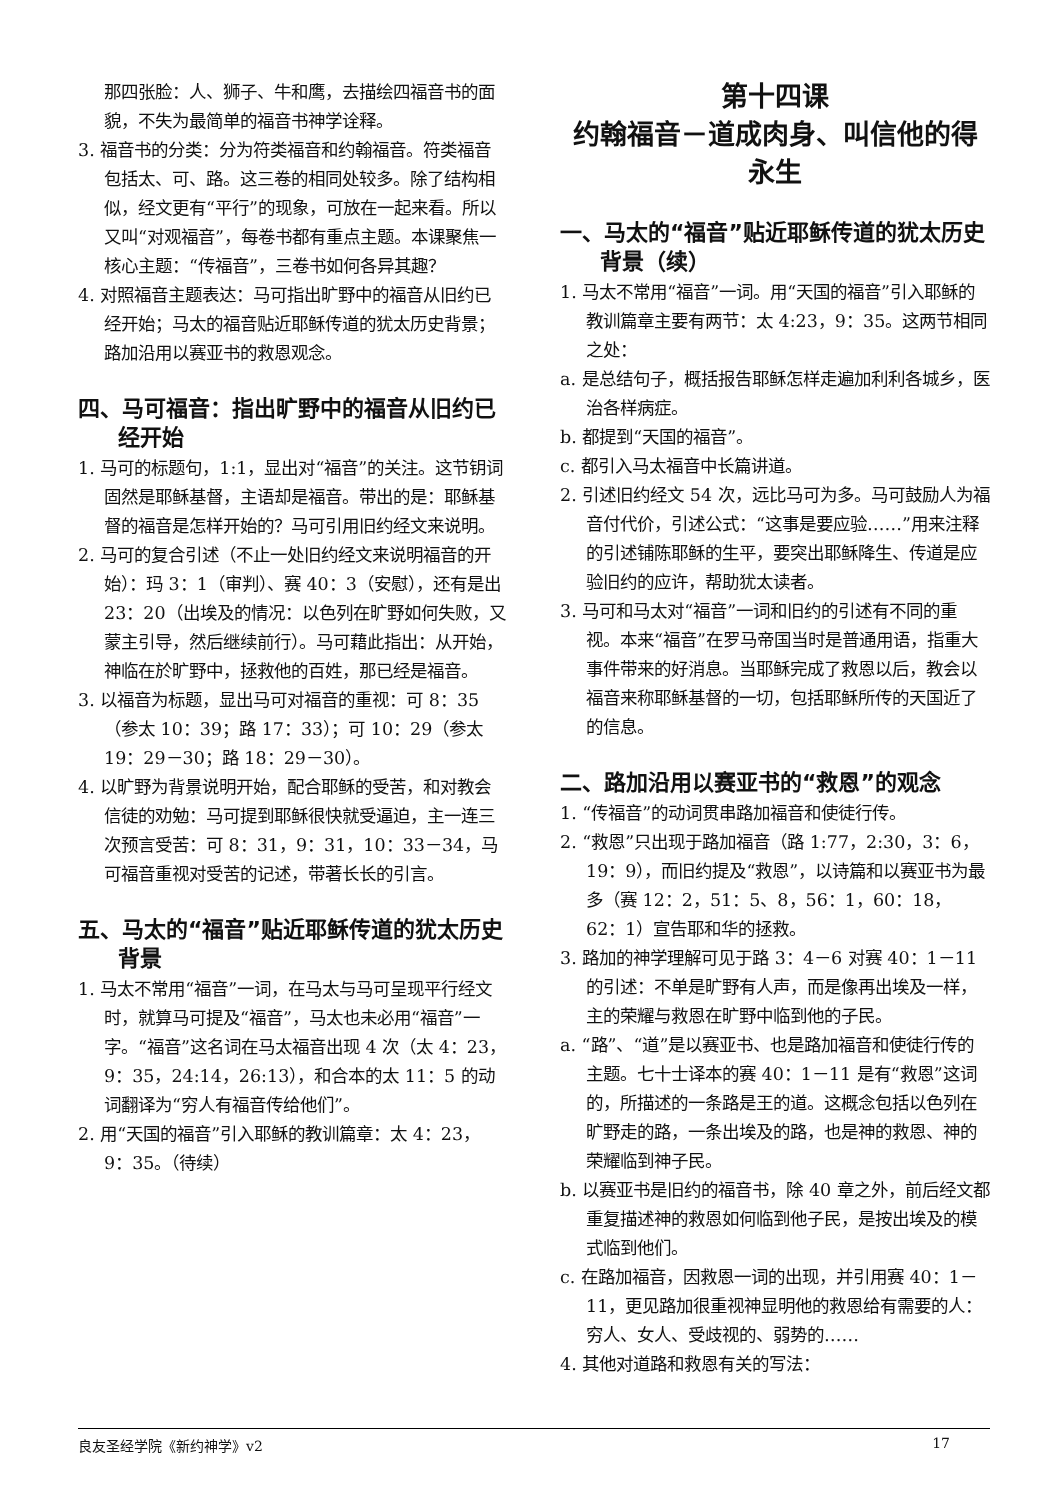那四张脸：人、狮子、牛和鹰，去描绘四福音书的面貌，不失为最简单的福音书神学诠释。
3. 福音书的分类：分为符类福音和约翰福音。符类福音包括太、可、路。这三卷的相同处较多。除了结构相似，经文更有“平行”的现象，可放在一起来看。所以又叫“对观福音”，每卷书都有重点主题。本课聚焦一核心主题：“传福音”，三卷书如何各异其趣？
4. 对照福音主题表达：马可指出旷野中的福音从旧约已经开始；马太的福音贴近耶稣传道的犹太历史背景；路加沿用以赛亚书的救恩观念。
四、马可福音：指出旷野中的福音从旧约已经开始
1. 马可的标题句，1:1，显出对“福音”的关注。这节钥词固然是耶稣基督，主语却是福音。带出的是：耶稣基督的福音是怎样开始的？马可引用旧约经文来说明。
2. 马可的复合引述（不止一处旧约经文来说明福音的开始）：玛 3：1（审判）、赛 40：3（安慰），还有是出 23：20（出埃及的情况：以色列在旷野如何失败，又蒙主引导，然后继续前行）。马可藉此指出：从开始，神临在於旷野中，拯救他的百姓，那已经是福音。
3. 以福音为标题，显出马可对福音的重视：可 8：35（参太 10：39；路 17：33）；可 10：29（参太 19：29－30；路 18：29－30）。
4. 以旷野为背景说明开始，配合耶稣的受苦，和对教会信徒的劝勉：马可提到耶稣很快就受逼迫，主一连三次预言受苦：可 8：31，9：31，10：33－34，马可福音重视对受苦的记述，带著长长的引言。
五、马太的“福音”贴近耶稣传道的犹太历史背景
1. 马太不常用“福音”一词，在马太与马可呈现平行经文时，就算马可提及“福音”，马太也未必用“福音”一字。“福音”这名词在马太福音出现 4 次（太 4：23，9：35，24:14，26:13），和合本的太 11：5 的动词翻译为“穷人有福音传给他们”。
2. 用“天国的福音”引入耶稣的教训篇章：太 4：23，9：35。（待续）
第十四课
约翰福音－道成肉身、叫信他的得永生
一、马太的“福音”贴近耶稣传道的犹太历史背景（续）
1. 马太不常用“福音”一词。用“天国的福音”引入耶稣的教训篇章主要有两节：太 4:23，9：35。这两节相同之处：
a. 是总结句子，概括报告耶稣怎样走遍加利利各城乡，医治各样病症。
b. 都提到“天国的福音”。
c. 都引入马太福音中长篇讲道。
2. 引述旧约经文 54 次，远比马可为多。马可鼓励人为福音付代价，引述公式：“这事是要应验……”用来注释的引述铺陈耶稣的生平，要突出耶稣降生、传道是应验旧约的应许，帮助犹太读者。
3. 马可和马太对“福音”一词和旧约的引述有不同的重视。本来“福音”在罗马帝国当时是普通用语，指重大事件带来的好消息。当耶稣完成了救恩以后，教会以福音来称耶稣基督的一切，包括耶稣所传的天国近了的信息。
二、路加沿用以赛亚书的“救恩”的观念
1. “传福音”的动词贯串路加福音和使徒行传。
2. “救恩”只出现于路加福音（路 1:77，2:30，3：6，19：9），而旧约提及“救恩”，以诗篇和以赛亚书为最多（赛 12：2，51：5、8，56：1，60：18，62：1）宣告耶和华的拯救。
3. 路加的神学理解可见于路 3：4－6 对赛 40：1－11 的引述：不单是旷野有人声，而是像再出埃及一样，主的荣耀与救恩在旷野中临到他的子民。
a. “路”、“道”是以赛亚书、也是路加福音和使徒行传的主题。七十士译本的赛 40：1－11 是有“救恩”这词的，所描述的一条路是王的道。这概念包括以色列在旷野走的路，一条出埃及的路，也是神的救恩、神的荣耀临到神子民。
b. 以赛亚书是旧约的福音书，除 40 章之外，前后经文都重复描述神的救恩如何临到他子民，是按出埃及的模式临到他们。
c. 在路加福音，因救恩一词的出现，并引用赛 40：1－11，更见路加很重视神显明他的救恩给有需要的人：穷人、女人、受歧视的、弱势的……
4. 其他对道路和救恩有关的写法：
良友圣经学院《新约神学》v2 17